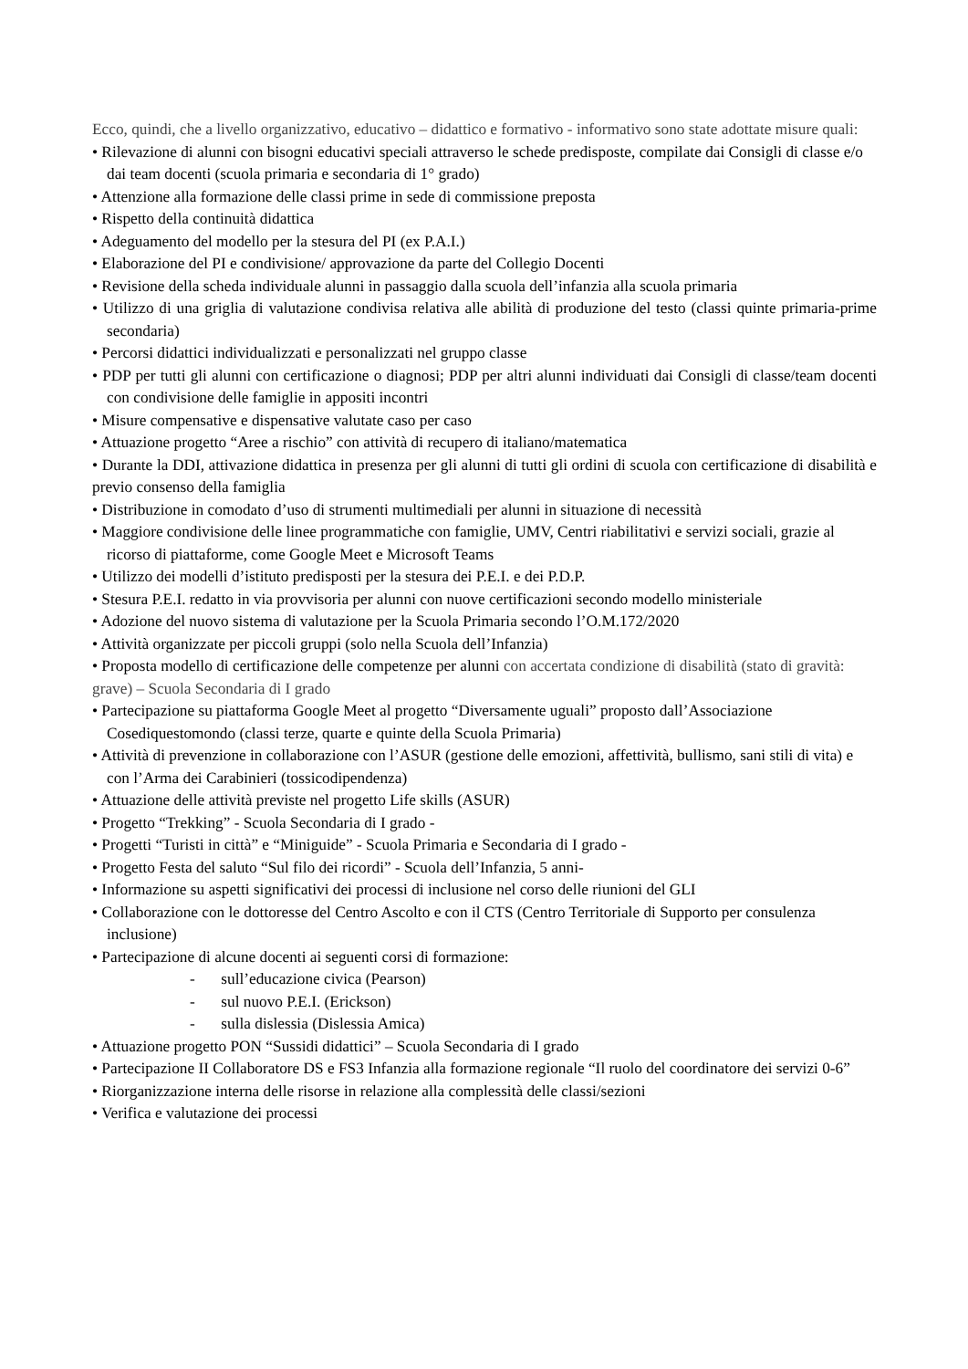Ecco, quindi, che a livello organizzativo, educativo – didattico e formativo - informativo sono state adottate misure quali:
• Rilevazione di alunni con bisogni educativi speciali attraverso le schede predisposte, compilate dai Consigli di classe e/o dai team docenti (scuola primaria e secondaria di 1° grado)
• Attenzione alla formazione delle classi prime in sede di commissione preposta
• Rispetto della continuità didattica
• Adeguamento del modello per la stesura del PI (ex P.A.I.)
• Elaborazione del PI e condivisione/ approvazione da parte del Collegio Docenti
• Revisione della scheda individuale alunni in passaggio dalla scuola dell’infanzia alla scuola primaria
• Utilizzo di una griglia di valutazione condivisa relativa alle abilità di produzione del testo (classi quinte primaria-prime secondaria)
• Percorsi didattici individualizzati e personalizzati nel gruppo classe
• PDP per tutti gli alunni con certificazione o diagnosi; PDP per altri alunni individuati dai Consigli di classe/team docenti con condivisione delle famiglie in appositi incontri
• Misure compensative e dispensative valutate caso per caso
• Attuazione progetto “Aree a rischio” con attività di recupero di italiano/matematica
• Durante la DDI, attivazione didattica in presenza per gli alunni di tutti gli ordini di scuola con certificazione di disabilità e previo consenso della famiglia
• Distribuzione in comodato d’uso di strumenti multimediali per alunni in situazione di necessità
• Maggiore condivisione delle linee programmatiche con famiglie, UMV, Centri riabilitativi e servizi sociali, grazie al ricorso di piattaforme, come Google Meet e Microsoft Teams
• Utilizzo dei modelli d’istituto predisposti per la stesura dei P.E.I. e dei P.D.P.
• Stesura P.E.I. redatto in via provvisoria per alunni con nuove certificazioni secondo modello ministeriale
• Adozione del nuovo sistema di valutazione per la Scuola Primaria secondo l’O.M.172/2020
• Attività organizzate per piccoli gruppi (solo nella Scuola dell’Infanzia)
• Proposta modello di certificazione delle competenze per alunni con accertata condizione di disabilità (stato di gravità: grave) – Scuola Secondaria di I grado
• Partecipazione su piattaforma Google Meet al progetto “Diversamente uguali” proposto dall’Associazione Cosediquestomondo (classi terze, quarte e quinte della Scuola Primaria)
• Attività di prevenzione in collaborazione con l’ASUR (gestione delle emozioni, affettività, bullismo, sani stili di vita) e con l’Arma dei Carabinieri (tossicodipendenza)
• Attuazione delle attività previste nel progetto Life skills (ASUR)
• Progetto “Trekking” - Scuola Secondaria di I grado -
• Progetti “Turisti in città” e “Miniguide” - Scuola Primaria e Secondaria di I grado -
• Progetto Festa del saluto “Sul filo dei ricordi” - Scuola dell’Infanzia, 5 anni-
• Informazione su aspetti significativi dei processi di inclusione nel corso delle riunioni del GLI
• Collaborazione con le dottoresse del Centro Ascolto e con il CTS (Centro Territoriale di Supporto per consulenza inclusione)
• Partecipazione di alcune docenti ai seguenti corsi di formazione:
- sull’educazione civica (Pearson)
- sul nuovo P.E.I. (Erickson)
- sulla dislessia (Dislessia Amica)
• Attuazione progetto PON “Sussidi didattici” – Scuola Secondaria di I grado
• Partecipazione II Collaboratore DS e FS3 Infanzia alla formazione regionale “Il ruolo del coordinatore dei servizi 0-6”
• Riorganizzazione interna delle risorse in relazione alla complessità delle classi/sezioni
• Verifica e valutazione dei processi